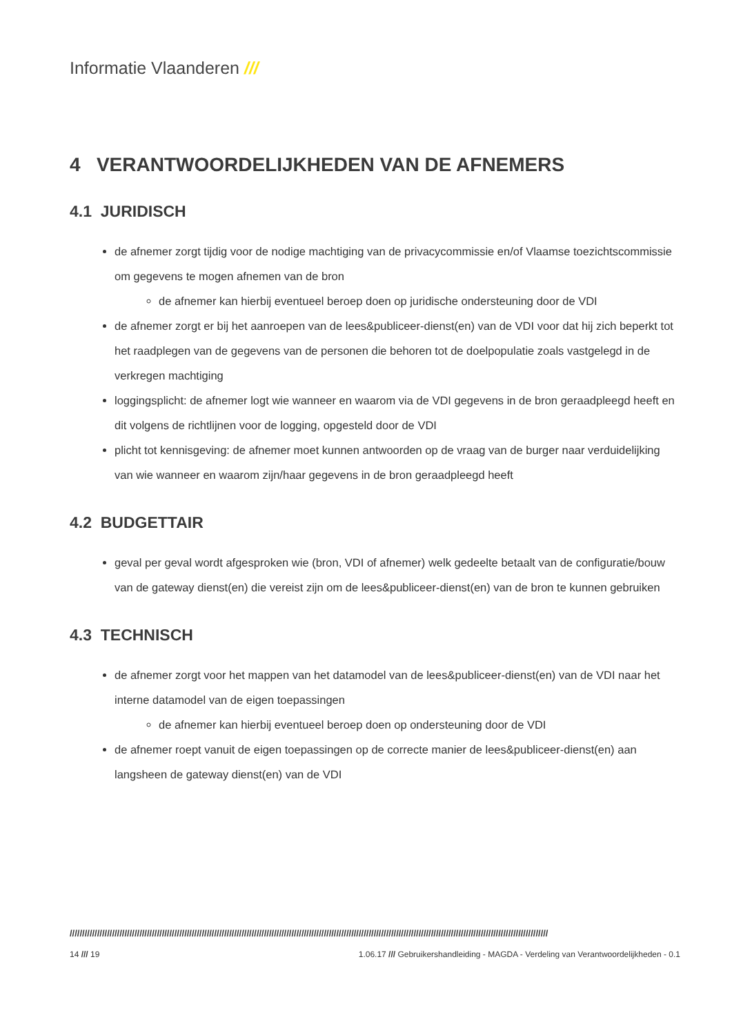Informatie Vlaanderen ///
4 VERANTWOORDELIJKHEDEN VAN DE AFNEMERS
4.1 JURIDISCH
de afnemer zorgt tijdig voor de nodige machtiging van de privacycommissie en/of Vlaamse toezichtscommissie om gegevens te mogen afnemen van de bron
de afnemer kan hierbij eventueel beroep doen op juridische ondersteuning door de VDI
de afnemer zorgt er bij het aanroepen van de lees&publiceer-dienst(en) van de VDI voor dat hij zich beperkt tot het raadplegen van de gegevens van de personen die behoren tot de doelpopulatie zoals vastgelegd in de verkregen machtiging
loggingsplicht: de afnemer logt wie wanneer en waarom via de VDI gegevens in de bron geraadpleegd heeft en dit volgens de richtlijnen voor de logging, opgesteld door de VDI
plicht tot kennisgeving: de afnemer moet kunnen antwoorden op de vraag van de burger naar verduidelijking van wie wanneer en waarom zijn/haar gegevens in de bron geraadpleegd heeft
4.2 BUDGETTAIR
geval per geval wordt afgesproken wie (bron, VDI of afnemer) welk gedeelte betaalt van de configuratie/bouw van de gateway dienst(en) die vereist zijn om de lees&publiceer-dienst(en) van de bron te kunnen gebruiken
4.3 TECHNISCH
de afnemer zorgt voor het mappen van het datamodel van de lees&publiceer-dienst(en) van de VDI naar het interne datamodel van de eigen toepassingen
de afnemer kan hierbij eventueel beroep doen op ondersteuning door de VDI
de afnemer roept vanuit de eigen toepassingen op de correcte manier de lees&publiceer-dienst(en) aan langsheen de gateway dienst(en) van de VDI
////////////////////////////////////////////////////////////////////////////////////////////////////////////////////////////////////////////////////////////////////////////////////////////////
14 /// 19 1.06.17 /// Gebruikershandleiding - MAGDA - Verdeling van Verantwoordelijkheden - 0.1